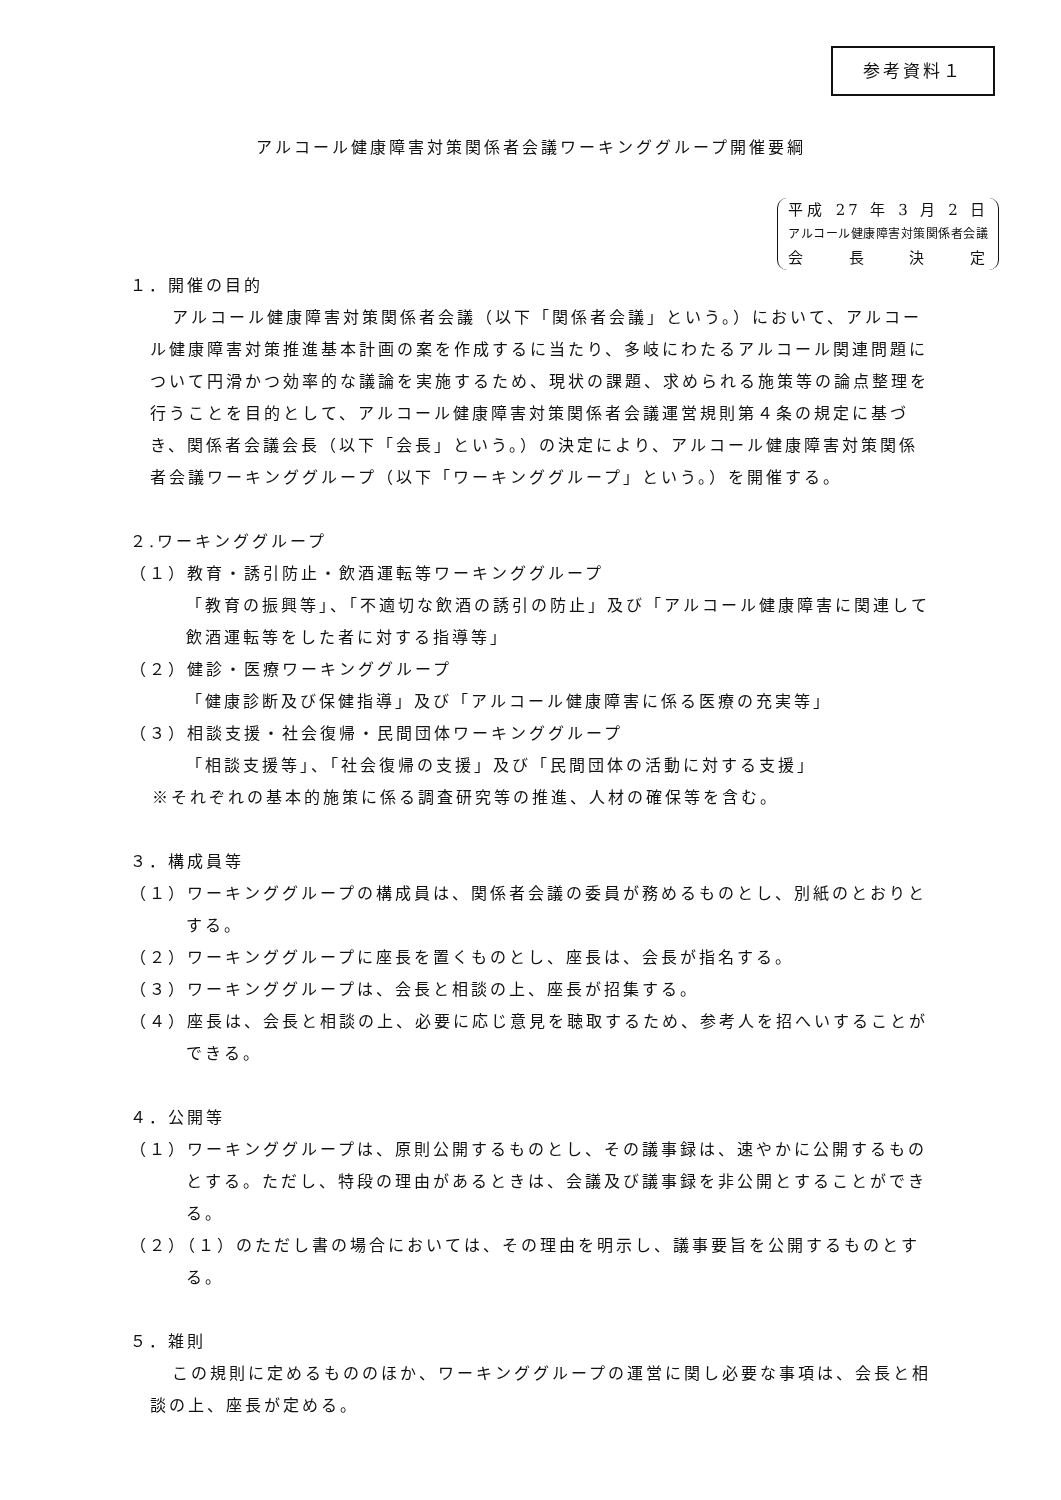参考資料１
アルコール健康障害対策関係者会議ワーキンググループ開催要綱
平成 27 年 3 月 2 日
アルコール健康障害対策関係者会議
会長決定
１．開催の目的
アルコール健康障害対策関係者会議（以下「関係者会議」という。）において、アルコール健康障害対策推進基本計画の案を作成するに当たり、多岐にわたるアルコール関連問題について円滑かつ効率的な議論を実施するため、現状の課題、求められる施策等の論点整理を行うことを目的として、アルコール健康障害対策関係者会議運営規則第４条の規定に基づき、関係者会議会長（以下「会長」という。）の決定により、アルコール健康障害対策関係者会議ワーキンググループ（以下「ワーキンググループ」という。）を開催する。
２.ワーキンググループ
（１）教育・誘引防止・飲酒運転等ワーキンググループ
「教育の振興等」、「不適切な飲酒の誘引の防止」及び「アルコール健康障害に関連して飲酒運転等をした者に対する指導等」
（２）健診・医療ワーキンググループ
「健康診断及び保健指導」及び「アルコール健康障害に係る医療の充実等」
（３）相談支援・社会復帰・民間団体ワーキンググループ
「相談支援等」、「社会復帰の支援」及び「民間団体の活動に対する支援」
※それぞれの基本的施策に係る調査研究等の推進、人材の確保等を含む。
３．構成員等
（１）ワーキンググループの構成員は、関係者会議の委員が務めるものとし、別紙のとおりとする。
（２）ワーキンググループに座長を置くものとし、座長は、会長が指名する。
（３）ワーキンググループは、会長と相談の上、座長が招集する。
（４）座長は、会長と相談の上、必要に応じ意見を聴取するため、参考人を招へいすることができる。
４．公開等
（１）ワーキンググループは、原則公開するものとし、その議事録は、速やかに公開するものとする。ただし、特段の理由があるときは、会議及び議事録を非公開とすることができる。
（２）（１）のただし書の場合においては、その理由を明示し、議事要旨を公開するものとする。
５．雑則
この規則に定めるもののほか、ワーキンググループの運営に関し必要な事項は、会長と相談の上、座長が定める。